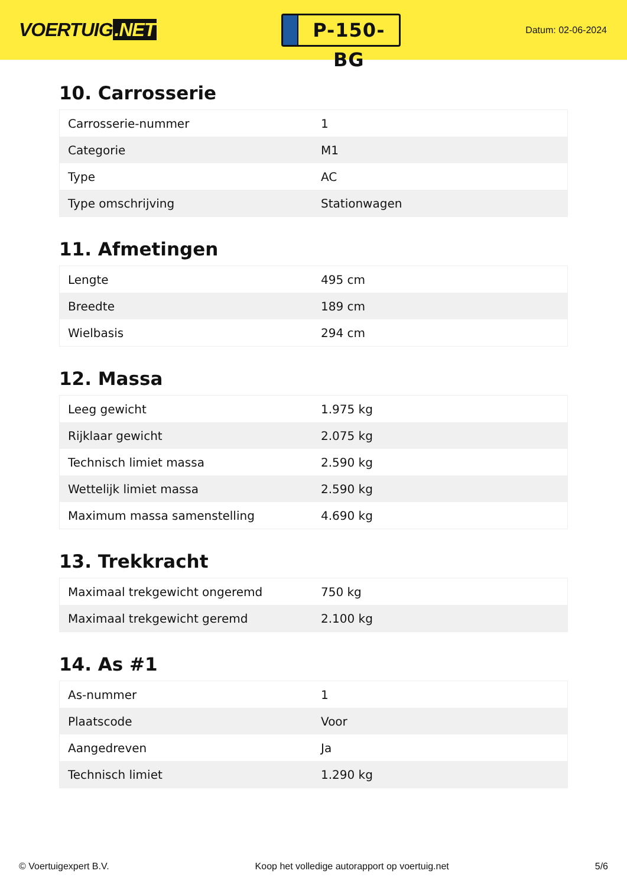VOERTUIG.NET
P-150-BG
Datum: 02-06-2024
10. Carrosserie
| Carrosserie-nummer | 1 |
| Categorie | M1 |
| Type | AC |
| Type omschrijving | Stationwagen |
11. Afmetingen
| Lengte | 495 cm |
| Breedte | 189 cm |
| Wielbasis | 294 cm |
12. Massa
| Leeg gewicht | 1.975 kg |
| Rijklaar gewicht | 2.075 kg |
| Technisch limiet massa | 2.590 kg |
| Wettelijk limiet massa | 2.590 kg |
| Maximum massa samenstelling | 4.690 kg |
13. Trekkracht
| Maximaal trekgewicht ongeremd | 750 kg |
| Maximaal trekgewicht geremd | 2.100 kg |
14. As #1
| As-nummer | 1 |
| Plaatscode | Voor |
| Aangedreven | Ja |
| Technisch limiet | 1.290 kg |
© Voertuigexpert B.V. Koop het volledige autorapport op voertuig.net 5/6